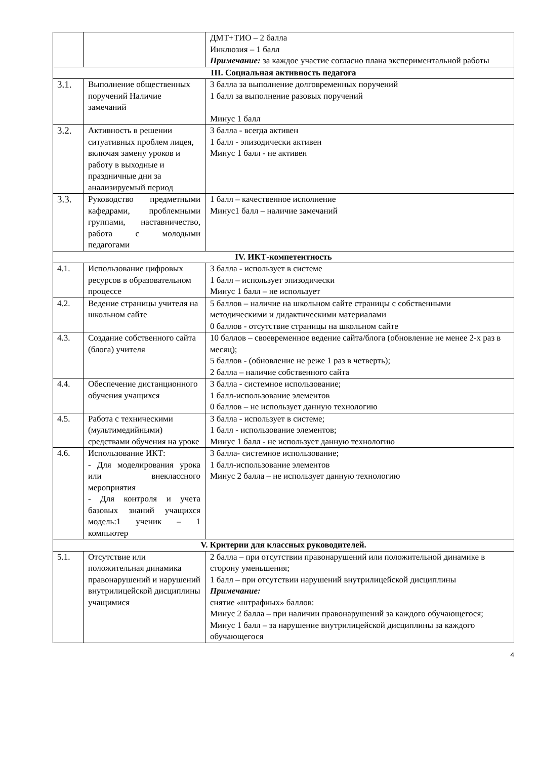| | | ДМТ+ТИО – 2 балла Инклюзия – 1 балл Примечание: за каждое участие согласно плана экспериментальной работы |
| III. Социальная активность педагога | | |
| 3.1. | Выполнение общественных поручений Наличие замечаний | 3 балла за выполнение долговременных поручений 1 балл за выполнение разовых поручений Минус 1 балл |
| 3.2. | Активность в решении ситуативных проблем лицея, включая замену уроков и работу в выходные и праздничные дни за анализируемый период | 3 балла - всегда активен 1 балл - эпизодически активен Минус 1 балл - не активен |
| 3.3. | Руководство предметными кафедрами, проблемными группами, наставничество, работа с молодыми педагогами | 1 балл – качественное исполнение Минус1 балл – наличие замечаний |
| IV. ИКТ-компетентность | | |
| 4.1. | Использование цифровых ресурсов в образовательном процессе | 3 балла - использует в системе 1 балл – использует эпизодически Минус 1 балл – не использует |
| 4.2. | Ведение страницы учителя на школьном сайте | 5 баллов – наличие на школьном сайте страницы с собственными методическими и дидактическими материалами 0 баллов - отсутствие страницы на школьном сайте |
| 4.3. | Создание собственного сайта (блога) учителя | 10 баллов – своевременное ведение сайта/блога (обновление не менее 2-х раз в месяц); 5 баллов - (обновление не реже 1 раз в четверть); 2 балла – наличие собственного сайта |
| 4.4. | Обеспечение дистанционного обучения учащихся | 3 балла - системное использование; 1 балл-использование элементов 0 баллов – не использует данную технологию |
| 4.5. | Работа с техническими (мультимедийными) средствами обучения на уроке | 3 балла - использует в системе; 1 балл - использование элементов; Минус 1 балл - не использует данную технологию |
| 4.6. | Использование ИКТ: - Для моделирования урока или внеклассного мероприятия - Для контроля и учета базовых знаний учащихся модель:1 ученик – 1 компьютер | 3 балла- системное использование; 1 балл-использование элементов Минус 2 балла – не использует данную технологию |
| V. Критерии для классных руководителей. | | |
| 5.1. | Отсутствие или положительная динамика правонарушений и нарушений внутрилицейской дисциплины учащимися | 2 балла – при отсутствии правонарушений или положительной динамике в сторону уменьшения; 1 балл – при отсутствии нарушений внутрилицейской дисциплины Примечание: снятие «штрафных» баллов: Минус 2 балла – при наличии правонарушений за каждого обучающегося; Минус 1 балл – за нарушение внутрилицейской дисциплины за каждого обучающегося |
4